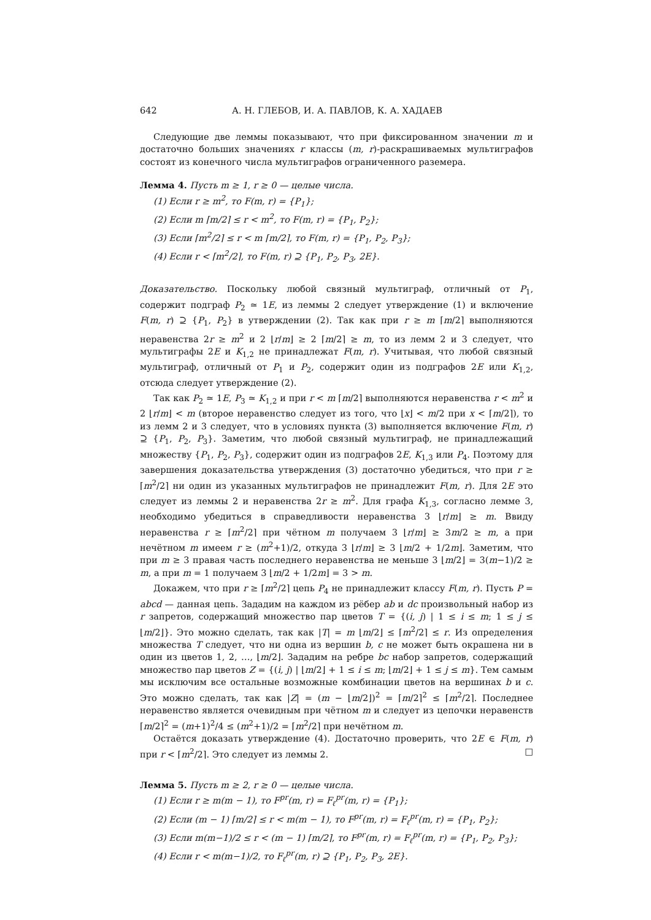642 А. Н. ГЛЕБОВ, И. А. ПАВЛОВ, К. А. ХАДАЕВ
Следующие две леммы показывают, что при фиксированном значении m и достаточно больших значениях r классы (m, r)-раскрашиваемых мультиграфов состоят из конечного числа мультиграфов ограниченного раземера.
Лемма 4. Пусть m ≥ 1, r ≥ 0 — целые числа.
(1) Если r ≥ m<sup>2</sup>, то F(m, r) = {P<sub>1</sub>};
(2) Если m ⌈m/2⌉ ≤ r < m<sup>2</sup>, то F(m, r) = {P<sub>1</sub>, P<sub>2</sub>};
(3) Если ⌈m<sup>2</sup>/2⌉ ≤ r < m ⌈m/2⌉, то F(m, r) = {P<sub>1</sub>, P<sub>2</sub>, P<sub>3</sub>};
(4) Если r < ⌈m<sup>2</sup>/2⌉, то F(m, r) ⊇ {P<sub>1</sub>, P<sub>2</sub>, P<sub>3</sub>, 2E}.
Доказательство. Поскольку любой связный мультиграф, отличный от P<sub>1</sub>, содержит подграф P<sub>2</sub> ≃ 1E, из леммы 2 следует утверждение (1) и включение F(m, r) ⊇ {P<sub>1</sub>, P<sub>2</sub>} в утверждении (2). Так как при r ≥ m ⌈m/2⌉ выполняются неравенства 2r ≥ m<sup>2</sup> и 2 ⌊r/m⌋ ≥ 2 ⌈m/2⌉ ≥ m, то из лемм 2 и 3 следует, что мультиграфы 2E и K<sub>1,2</sub> не принадлежат F(m, r). Учитывая, что любой связный мультиграф, отличный от P<sub>1</sub> и P<sub>2</sub>, содержит один из подграфов 2E или K<sub>1,2</sub>, отсюда следует утверждение (2).
Так как P<sub>2</sub> ≃ 1E, P<sub>3</sub> ≃ K<sub>1,2</sub> и при r < m ⌈m/2⌉ выполняются неравенства r < m<sup>2</sup> и 2 ⌊r/m⌋ < m (второе неравенство следует из того, что ⌊x⌋ < m/2 при x < ⌈m/2⌉), то из лемм 2 и 3 следует, что в условиях пункта (3) выполняется включение F(m, r) ⊇ {P<sub>1</sub>, P<sub>2</sub>, P<sub>3</sub>}. Заметим, что любой связный мультиграф, не принадлежащий множеству {P<sub>1</sub>, P<sub>2</sub>, P<sub>3</sub>}, содержит один из подграфов 2E, K<sub>1,3</sub> или P<sub>4</sub>. Поэтому для завершения доказательства утверждения (3) достаточно убедиться, что при r ≥ ⌈m<sup>2</sup>/2⌉ ни один из указанных мультиграфов не принадлежит F(m, r). Для 2E это следует из леммы 2 и неравенства 2r ≥ m<sup>2</sup>. Для графа K<sub>1,3</sub>, согласно лемме 3, необходимо убедиться в справедливости неравенства 3 ⌊r/m⌋ ≥ m. Ввиду неравенства r ≥ ⌈m<sup>2</sup>/2⌉ при чётном m получаем 3 ⌊r/m⌋ ≥ 3m/2 ≥ m, а при нечётном m имеем r ≥ (m<sup>2</sup>+1)/2, откуда 3 ⌊r/m⌋ ≥ 3 ⌊m/2 + 1/2m⌋. Заметим, что при m ≥ 3 правая часть последнего неравенства не меньше 3 ⌊m/2⌋ = 3(m−1)/2 ≥ m, а при m = 1 получаем 3 ⌊m/2 + 1/2m⌋ = 3 > m.
Докажем, что при r ≥ ⌈m<sup>2</sup>/2⌉ цепь P<sub>4</sub> не принадлежит классу F(m, r). Пусть P = abcd — данная цепь. Зададим на каждом из рёбер ab и dc произвольный набор из r запретов, содержащий множество пар цветов T = {(i, j) | 1 ≤ i ≤ m; 1 ≤ j ≤ ⌊m/2⌋}. Это можно сделать, так как |T| = m ⌊m/2⌋ ≤ ⌈m<sup>2</sup>/2⌉ ≤ r. Из определения множества T следует, что ни одна из вершин b, c не может быть окрашена ни в один из цветов 1, 2, …, ⌊m/2⌋. Зададим на ребре bc набор запретов, содержащий множество пар цветов Z = {(i, j) | ⌊m/2⌋ + 1 ≤ i ≤ m; ⌊m/2⌋ + 1 ≤ j ≤ m}. Тем самым мы исключим все остальные возможные комбинации цветов на вершинах b и c. Это можно сделать, так как |Z| = (m − ⌊m/2⌋)<sup>2</sup> = ⌈m/2⌉<sup>2</sup> ≤ ⌈m<sup>2</sup>/2⌉. Последнее неравенство является очевидным при чётном m и следует из цепочки неравенств ⌈m/2⌉<sup>2</sup> = (m+1)<sup>2</sup>/4 ≤ (m<sup>2</sup>+1)/2 = ⌈m<sup>2</sup>/2⌉ при нечётном m.
Остаётся доказать утверждение (4). Достаточно проверить, что 2E ∈ F(m, r) при r < ⌈m<sup>2</sup>/2⌉. Это следует из леммы 2. □
Лемма 5. Пусть m ≥ 2, r ≥ 0 — целые числа.
(1) Если r ≥ m(m − 1), то F<sup>pr</sup>(m, r) = F<sub>ℓ</sub><sup>pr</sup>(m, r) = {P<sub>1</sub>};
(2) Если (m − 1) ⌈m/2⌉ ≤ r < m(m − 1), то F<sup>pr</sup>(m, r) = F<sub>ℓ</sub><sup>pr</sup>(m, r) = {P<sub>1</sub>, P<sub>2</sub>};
(3) Если m(m−1)/2 ≤ r < (m − 1) ⌈m/2⌉, то F<sup>pr</sup>(m, r) = F<sub>ℓ</sub><sup>pr</sup>(m, r) = {P<sub>1</sub>, P<sub>2</sub>, P<sub>3</sub>};
(4) Если r < m(m−1)/2, то F<sub>ℓ</sub><sup>pr</sup>(m, r) ⊇ {P<sub>1</sub>, P<sub>2</sub>, P<sub>3</sub>, 2E}.